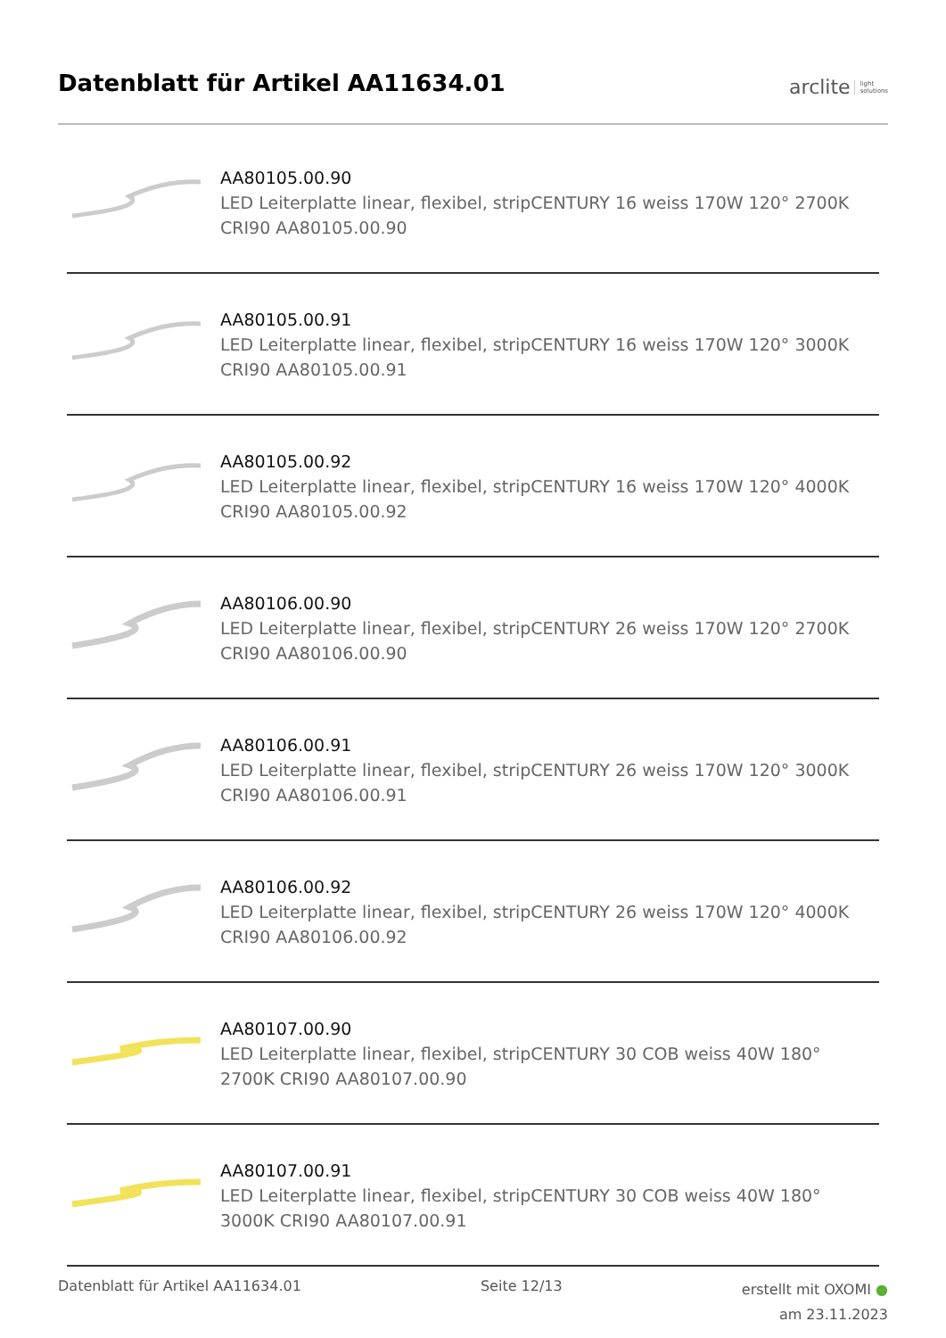Datenblatt für Artikel AA11634.01
arclite light
solutions
AA80105.00.90
LED Leiterplatte linear, flexibel, stripCENTURY 16 weiss 170W 120° 2700K CRI90 AA80105.00.90
AA80105.00.91
LED Leiterplatte linear, flexibel, stripCENTURY 16 weiss 170W 120° 3000K CRI90 AA80105.00.91
AA80105.00.92
LED Leiterplatte linear, flexibel, stripCENTURY 16 weiss 170W 120° 4000K CRI90 AA80105.00.92
AA80106.00.90
LED Leiterplatte linear, flexibel, stripCENTURY 26 weiss 170W 120° 2700K CRI90 AA80106.00.90
AA80106.00.91
LED Leiterplatte linear, flexibel, stripCENTURY 26 weiss 170W 120° 3000K CRI90 AA80106.00.91
AA80106.00.92
LED Leiterplatte linear, flexibel, stripCENTURY 26 weiss 170W 120° 4000K CRI90 AA80106.00.92
AA80107.00.90
LED Leiterplatte linear, flexibel, stripCENTURY 30 COB weiss 40W 180° 2700K CRI90 AA80107.00.90
AA80107.00.91
LED Leiterplatte linear, flexibel, stripCENTURY 30 COB weiss 40W 180° 3000K CRI90 AA80107.00.91
Datenblatt für Artikel AA11634.01 Seite 12/13 erstellt mit OXOMI ●
am 23.11.2023